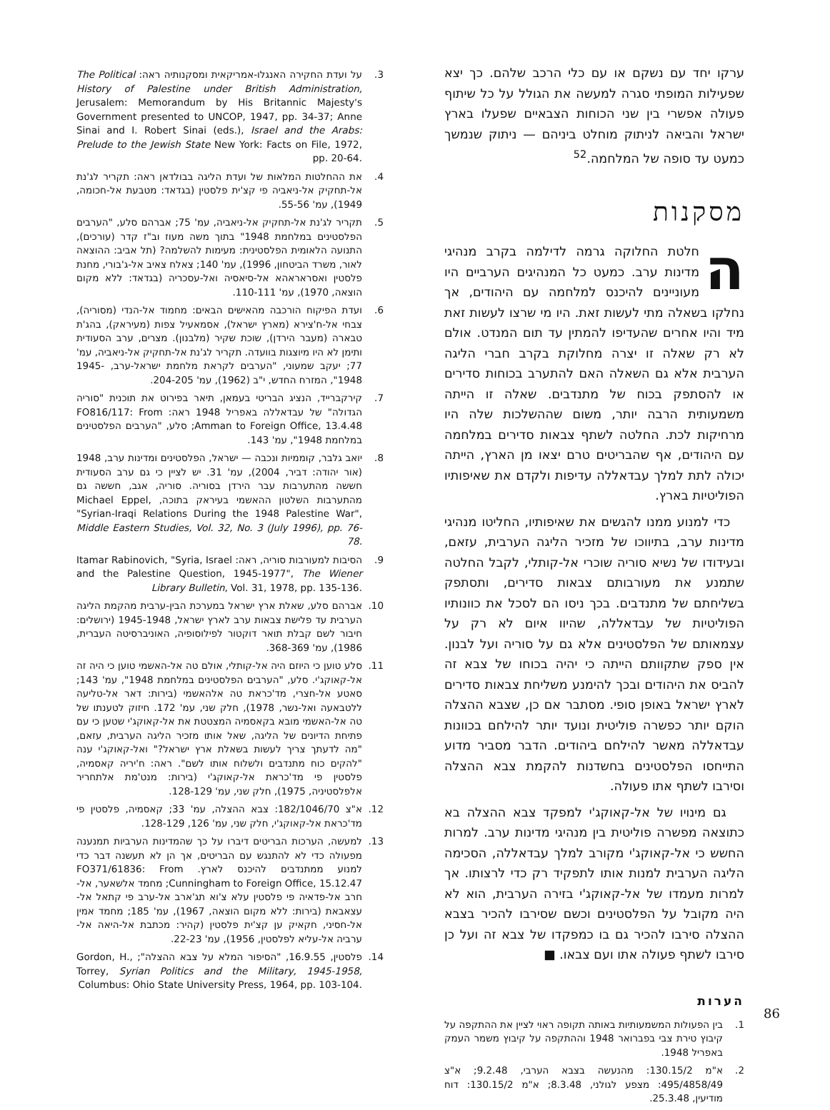ערקו יחד עם נשקם או עם כלי הרכב שלהם. כך יצא שפעילות המופתי סגרה למעשה את הגולל על כל שיתוף פעולה אפשרי בין שני הכוחות הצבאיים שפעלו בארץ ישראל והביאה לניתוק מוחלט ביניהם — ניתוק שנמשך כמעט עד סופה של המלחמה.<sup>52</sup>
מסקנות
החלטת החלוקה גרמה לדילמה בקרב מנהיגי מדינות ערב. כמעט כל המנהיגים הערביים היו מעוניינים להיכנס למלחמה עם היהודים, אך נחלקו בשאלה מתי לעשות זאת. היו מי שרצו לעשות זאת מיד והיו אחרים שהעדיפו להמתין עד תום המנדט. אולם לא רק שאלה זו יצרה מחלוקת בקרב חברי הליגה הערבית אלא גם השאלה האם להתערב בכוחות סדירים או להסתפק בכוח של מתנדבים. שאלה זו הייתה משמעותית הרבה יותר, משום שההשלכות שלה היו מרחיקות לכת. החלטה לשתף צבאות סדירים במלחמה עם היהודים, אף שהבריטים טרם יצאו מן הארץ, הייתה יכולה לתת למלך עבדאללה עדיפות ולקדם את שאיפותיו הפוליטיות בארץ.
כדי למנוע ממנו להגשים את שאיפותיו, החליטו מנהיגי מדינות ערב, בתיווכו של מזכיר הליגה הערבית, עזאם, ובעידודו של נשיא סוריה שוכרי אל-קותלי, לקבל החלטה שתמנע את מעורבותם צבאות סדירים, ותסתפק בשליחתם של מתנדבים. בכך ניסו הם לסכל את כוונותיו הפוליטיות של עבדאללה, שהיוו איום לא רק על עצמאותם של הפלסטינים אלא גם על סוריה ועל לבנון. אין ספק שתקוותם הייתה כי יהיה בכוחו של צבא זה להביס את היהודים ובכך להימנע משליחת צבאות סדירים לארץ ישראל באופן סופי. מסתבר אם כן, שצבא ההצלה הוקם יותר כפשרה פוליטית ונועד יותר להילחם בכוונות עבדאללה מאשר להילחם ביהודים. הדבר מסביר מדוע התייחסו הפלסטינים בחשדנות להקמת צבא ההצלה וסירבו לשתף אתו פעולה.
גם מינויו של אל-קאוקג'י למפקד צבא ההצלה בא כתוצאה מפשרה פוליטית בין מנהיגי מדינות ערב. למרות החשש כי אל-קאוקג'י מקורב למלך עבדאללה, הסכימה הליגה הערבית למנות אותו לתפקיד רק כדי לרצותו. אך למרות מעמדו של אל-קאוקג'י בזירה הערבית, הוא לא היה מקובל על הפלסטינים וכשם שסירבו להכיר בצבא ההצלה סירבו להכיר גם בו כמפקדו של צבא זה ועל כן סירבו לשתף פעולה אתו ועם צבאו. ■
הערות
1. בין הפעולות המשמעותיות באותה תקופה ראוי לציין את ההתקפה על קיבוץ טירת צבי בפברואר 1948 וההתקפה על קיבוץ משמר העמק באפריל 1948.
2. א"מ 130.15/2: מהנעשה בצבא הערבי, 9.2.48; א"צ 495/4858/49: מצפע לגולני, 8.3.48; א"מ 130.15/2: דוח מודיעין, 25.3.48.
3. על ועדת החקירה האנגלו-אמריקאית ומסקנותיה ראה: The Political History of Palestine under British Administration, Jerusalem: Memorandum by His Britannic Majesty's Government presented to UNCOP, 1947, pp. 34-37; Anne Sinai and I. Robert Sinai (eds.), Israel and the Arabs: Prelude to the Jewish State New York: Facts on File, 1972, pp. 20-64.
4. את ההחלטות המלאות של ועדת הליגה בבולדאן ראה: תקריר לג'נת אל-תחקיק אל-ניאביה פי קצ'ית פלסטין (בגדאד: מטבעת אל-חכומה, 1949), עמ' 55-56.
5. תקריר לג'נת אל-תחקיק אל-ניאביה, עמ' 75; אברהם סלע, "הערבים הפלסטינים במלחמת 1948" בתוך משה מעוז וב"ז קדר (עורכים), התנועה הלאומית הפלסטינית: מעימות להשלמה? (תל אביב: ההוצאה לאור, משרד הביטחון, 1996), עמ' 140; צאלח צאיב אל-ג'בורי, מחנת פלסטין ואסראראהא אל-סיאסיה ואל-עסכריה (בגדאד: ללא מקום הוצאה, 1970), עמ' 110-111.
6. ועדת הפיקוח הורכבה מהאישים הבאים: מחמוד אל-הנדי (מסוריה), צבחי אל-ח'צירא (מארץ ישראל), אסמאעיל צפות (מעיראק), בהג'ת טבארה (מעבר הירדן), שוכת שקיר (מלבנון). מצרים, ערב הסעודית ותימן לא היו מיוצגות בוועדה. תקריר לג'נת אל-תחקיק אל-ניאביה, עמ' 77; יעקב שמעוני, "הערבים לקראת מלחמת ישראל-ערב, 1945-1948", המזרח החדש, י"ב (1962), עמ' 204-205.
7. קירקברייד, הנציג הבריטי בעמאן, תיאר בפירוט את תוכנית "סוריה הגדולה" של עבדאללה באפריל 1948 ראה: FO816/117: From Amman to Foreign Office, 13.4.48; סלע, "הערבים הפלסטינים במלחמת 1948", עמ' 143.
8. יואב גלבר, קוממיות ונכבה — ישראל, הפלסטינים ומדינות ערב, 1948 (אור יהודה: דביר, 2004), עמ' 31. יש לציין כי גם ערב הסעודית חששה מהתערבות עבר הירדן בסוריה. סוריה, אגב, חששה גם מהתערבות השלטון ההאשמי בעיראק בתוכה, Michael Eppel, "Syrian-Iraqi Relations During the 1948 Palestine War", Middle Eastern Studies, Vol. 32, No. 3 (July 1996), pp. 76-78.
9. הסיבות למעורבות סוריה, ראה: Itamar Rabinovich, "Syria, Israel and the Palestine Question, 1945-1977", The Wiener Library Bulletin, Vol. 31, 1978, pp. 135-136.
10. אברהם סלע, שאלת ארץ ישראל במערכת הבין-ערבית מהקמת הליגה הערבית עד פלישת צבאות ערב לארץ ישראל, 1945-1948 (ירושלים: חיבור לשם קבלת תואר דוקטור לפילוסופיה, האוניברסיטה העברית, 1986), עמ' 368-369.
11. סלע טוען כי היוזם היה אל-קותלי, אולם טה אל-האשמי טוען כי היה זה אל-קאוקג'י. סלע, "הערבים הפלסטינים במלחמת 1948", עמ' 143; סאטע אל-חצרי, מד'כראת טה אלהאשמי (בירות: דאר אל-טליעה ללטבאעה ואל-נשר, 1978), חלק שני, עמ' 172. חיזוק לטענתו של טה אל-האשמי מובא בקאסמיה המצטטת את אל-קאוקג'י שטען כי עם פתיחת הדיונים של הליגה, שאל אותו מזכיר הליגה הערבית, עזאם, "מה לדעתך צריך לעשות בשאלת ארץ ישראל?" ואל-קאוקג'י ענה "להקים כוח מתנדבים ולשלוח אותו לשם". ראה: ח'יריה קאסמיה, פלסטין פי מד'כראת אל-קאוקג'י (בירות: מנט'מת אלתחריר אלפלסטיניה, 1975), חלק שני, עמ' 128-129.
12. א"צ 182/1046/70: צבא ההצלה, עמ' 33; קאסמיה, פלסטין פי מד'כראת אל-קאוקג'י, חלק שני, עמ' 126, 128-129.
13. למעשה, הערכות הבריטים דיברו על כך שהמדינות הערביות תמנענה מפעולה כדי לא להתנגש עם הבריטים, אך הן לא תעשנה דבר כדי למנוע ממתנדבים להיכנס לארץ. FO371/61836: From Cunningham to Foreign Office, 15.12.47; מחמד אלשאער, אל-חרב אל-פדאיה פי פלסטין עלא צ'וא תג'ארב אל-ערב פי קתאל אל-עצאבאת (בירות: ללא מקום הוצאה, 1967), עמ' 185; מחמד אמין אל-חסיני, חקאיק ען קצ'ית פלסטין (קהיר: מכתבת אל-היאה אל-ערביה אל-עליא לפלסטין, 1956), עמ' 22-23.
14. פלסטין, 16.9.55, "הסיפור המלא על צבא ההצלה"; Gordon, H., Torrey, Syrian Politics and the Military, 1945-1958, Columbus: Ohio State University Press, 1964, pp. 103-104.
86